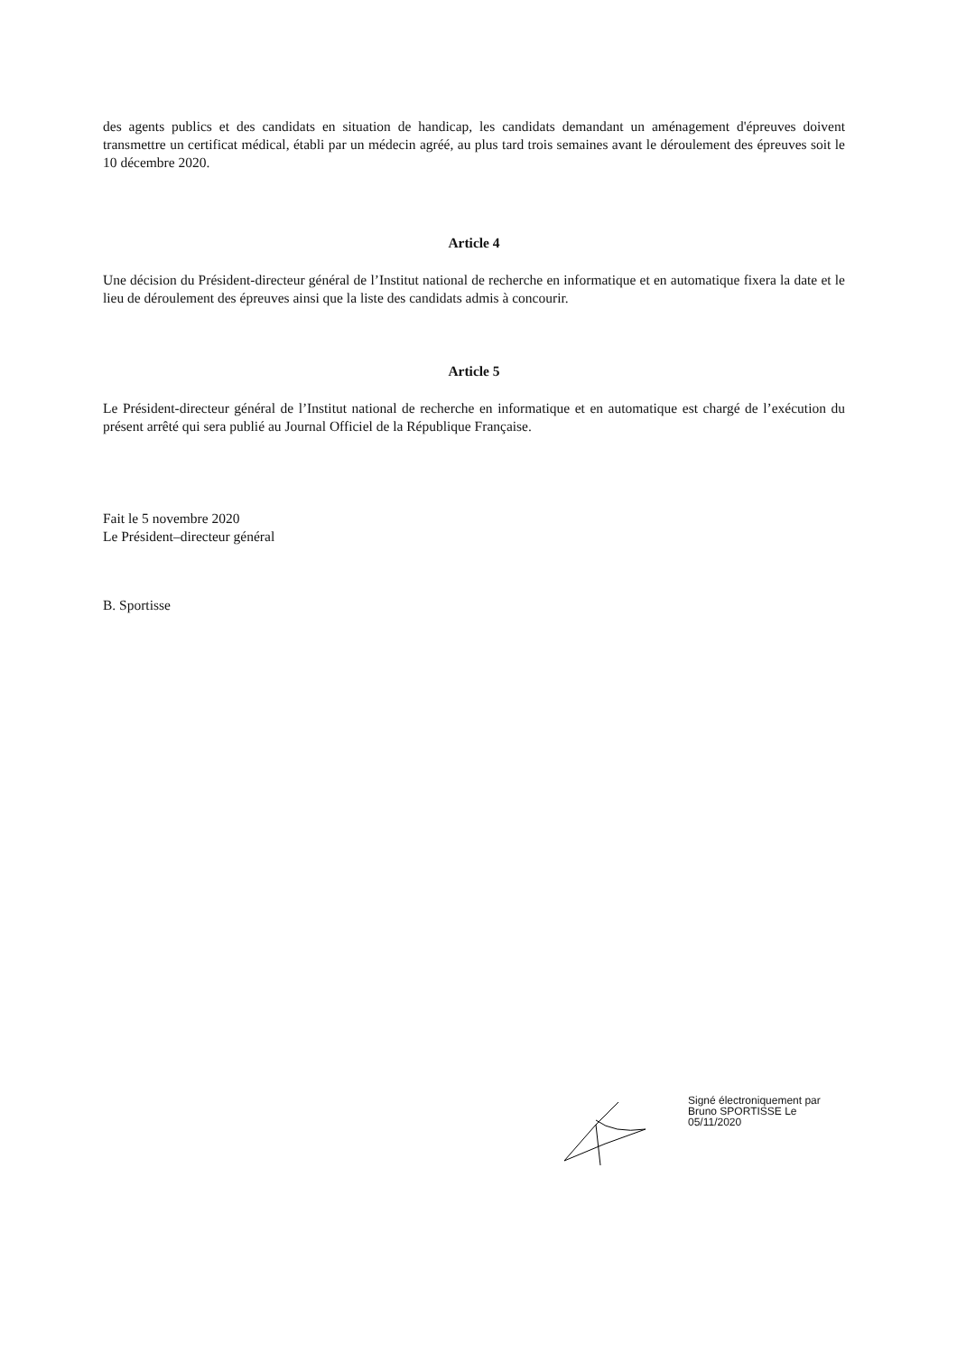des agents publics et des candidats en situation de handicap, les candidats demandant un aménagement d'épreuves doivent transmettre un certificat médical, établi par un médecin agréé, au plus tard trois semaines avant le déroulement des épreuves soit le 10 décembre 2020.
Article 4
Une décision du Président-directeur général de l’Institut national de recherche en informatique et en automatique fixera la date et le lieu de déroulement des épreuves ainsi que la liste des candidats admis à concourir.
Article 5
Le Président-directeur général de l’Institut national de recherche en informatique et en automatique est chargé de l’exécution du présent arrêté qui sera publié au Journal Officiel de la République Française.
Fait le 5 novembre 2020
Le Président–directeur général
B. Sportisse
Signé électroniquement par
Bruno SPORTISSE Le
05/11/2020